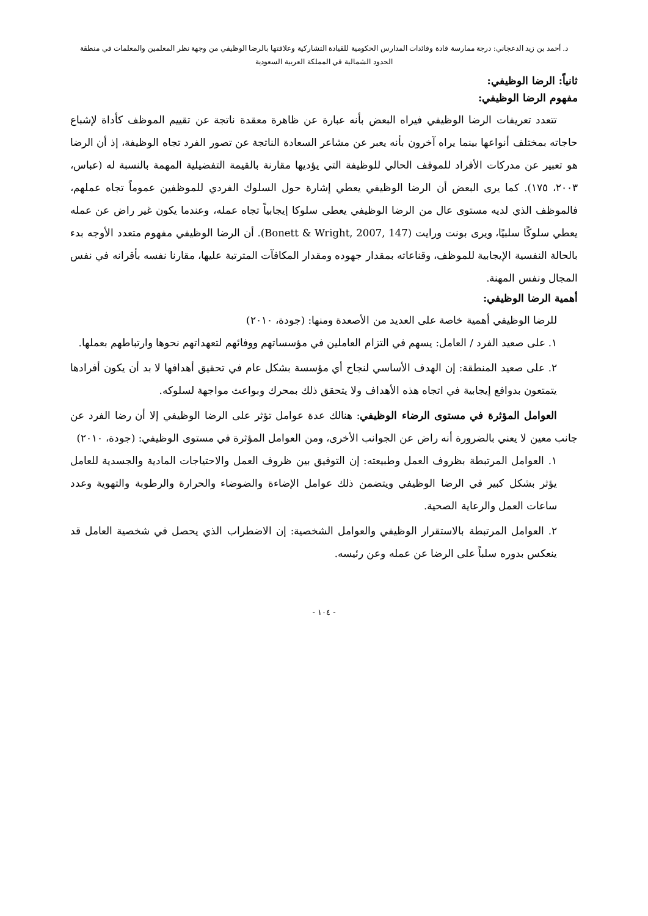د. أحمد بن زيد الدعجاني: درجة ممارسة قادة وقائدات المدارس الحكومية للقيادة التشاركية وعلاقتها بالرضا الوظيفي من وجهة نظر المعلمين والمعلمات في منطقة
الحدود الشمالية في المملكة العربية السعودية
ثانياً: الرضا الوظيفي:
مفهوم الرضا الوظيفي:
تتعدد تعريفات الرضا الوظيفي فيراه البعض بأنه عبارة عن ظاهرة معقدة ناتجة عن تقييم الموظف كأداة لإشباع حاجاته بمختلف أنواعها بينما يراه آخرون بأنه يعبر عن مشاعر السعادة الناتجة عن تصور الفرد تجاه الوظيفة، إذ أن الرضا هو تعبير عن مدركات الأفراد للموقف الحالي للوظيفة التي يؤديها مقارنة بالقيمة التفضيلية المهمة بالنسبة له (عباس، ٢٠٠٣، ١٧٥). كما يرى البعض أن الرضا الوظيفي يعطي إشارة حول السلوك الفردي للموظفين عموماً تجاه عملهم، فالموظف الذي لديه مستوى عال من الرضا الوظيفي يعطى سلوكا إيجابياً تجاه عمله، وعندما يكون غير راض عن عمله يعطي سلوكًا سلبيًا، ويرى بونت ورايت (Bonett & Wright, 2007, 147). أن الرضا الوظيفي مفهوم متعدد الأوجه بدء بالحالة النفسية الإيجابية للموظف، وقناعاته بمقدار جهوده ومقدار المكافآت المترتبة عليها، مقارنا نفسه بأقرانه في نفس المجال ونفس المهنة.
أهمية الرضا الوظيفي:
للرضا الوظيفي أهمية خاصة على العديد من الأصعدة ومنها: (جودة، ٢٠١٠)
١. على صعيد الفرد / العامل: يسهم في التزام العاملين في مؤسساتهم ووفائهم لتعهداتهم نحوها وارتباطهم بعملها.
٢. على صعيد المنطقة: إن الهدف الأساسي لنجاح أي مؤسسة بشكل عام في تحقيق أهدافها لا بد أن يكون أفرادها يتمتعون بدوافع إيجابية في اتجاه هذه الأهداف ولا يتحقق ذلك بمحرك وبواعث مواجهة لسلوكه.
العوامل المؤثرة في مستوى الرضاء الوظيفي: هنالك عدة عوامل تؤثر على الرضا الوظيفي إلا أن رضا الفرد عن جانب معين لا يعني بالضرورة أنه راض عن الجوانب الأخرى، ومن العوامل المؤثرة في مستوى الوظيفي: (جودة، ٢٠١٠)
١. العوامل المرتبطة بظروف العمل وطبيعته: إن التوفيق بين ظروف العمل والاحتياجات المادية والجسدية للعامل يؤثر بشكل كبير في الرضا الوظيفي ويتضمن ذلك عوامل الإضاءة والضوضاء والحرارة والرطوبة والتهوية وعدد ساعات العمل والرعاية الصحية.
٢. العوامل المرتبطة بالاستقرار الوظيفي والعوامل الشخصية: إن الاضطراب الذي يحصل في شخصية العامل قد ينعكس بدوره سلباً على الرضا عن عمله وعن رئيسه.
- ١٠٤ -